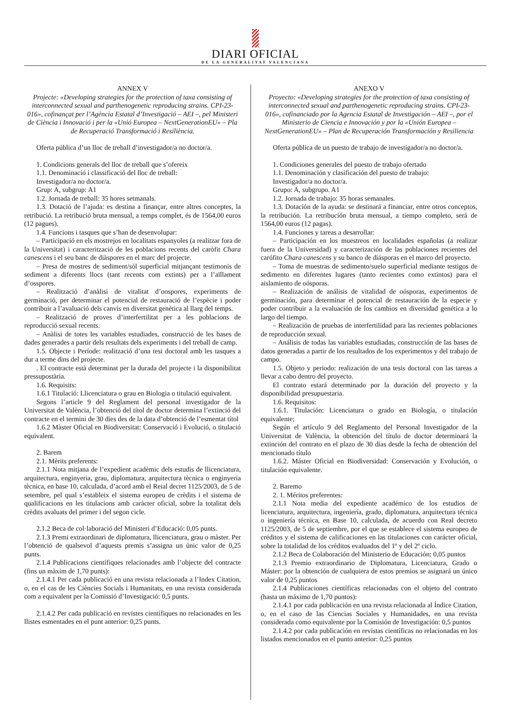DIARI OFICIAL
DE LA GENERALITAT VALENCIANA
ANNEX V
Projecte: «Developing strategies for the protection of taxa consisting of interconnected sexual and parthenogenetic reproducing strains. CPI-23-016», cofinançat per l’Agència Estatal d’Investigació – AEI –, pel Ministeri de Ciència i Innovació i per la «Unió Europea – NextGenerationEU» – Pla de Recuperació Transformació i Resiliència.
Oferta pública d’un lloc de treball d’investigador/a no doctor/a.
1. Condicions generals del lloc de treball que s’ofereix
1.1. Denominació i classificació del lloc de treball:
Investigador/a no doctor/a.
Grup: A, subgrup: A1
1.2. Jornada de treball: 35 hores setmanals.
1.3. Dotació de l’ajuda: es destina a finançar, entre altres conceptes, la retribució. La retribució bruta mensual, a temps complet, és de 1564,00 euros (12 pagues).
1.4. Funcions i tasques que s’han de desenvolupar:
– Participació en els mostrejos en localitats espanyoles (a realitzar fora de la Universitat) i caracterització de les poblacions recents del caròfit Chara canescens i el seu banc de diàspores en el marc del projecte.
– Presa de mostres de sediment/sòl superficial mitjançant testimonis de sediment a diferents llocs (tant recents com extints) per a l’aïllament d’osspores.
– Realització d’anàlisi de vitalitat d’oospores, experiments de germinació, per determinar el potencial de restauració de l’espècie i poder contribuir a l’avaluació dels canvis en diversitat genètica al llarg del temps.
– Realització de proves d’interfertilitat per a les poblacions de reproducció sexual recents.
– Anàlisi de totes les variables estudiades, construcció de les bases de dades generades a partir dels resultats dels experiments i del treball de camp.
1.5. Objecte i Període: realització d’una tesi doctoral amb les tasques a dur a terme dins del projecte.
. El contracte està determinat per la durada del projecte i la disponibilitat pressupostària.
1.6. Requisits:
1.6.1 Titulació: Llicenciatura o grau en Biologia o titulació equivalent.
Segons l’article 9 del Reglament del personal investigador de la Universitat de València, l’obtenció del títol de doctor determina l’extinció del contracte en el termini de 30 dies des de la data d’obtenció de l’esmentat títol
1.6.2 Màster Oficial en Biodiversitat: Conservació i Evolució, o titulació equivalent.
2. Barem
2.1. Mèrits preferents:
2.1.1 Nota mitjana de l’expedient acadèmic dels estudis de llicenciatura, arquitectura, enginyeria, grau, diplomatura, arquitectura tècnica o enginyeria tècnica, en base 10, calculada, d’acord amb el Reial decret 1125/2003, de 5 de setembre, pel qual s’estableix el sistema europeu de crèdits i el sistema de qualificacions en les titulacions amb caràcter oficial, sobre la totalitat dels crèdits avaluats del primer i del segon cicle.
2.1.2 Beca de col·laboració del Ministeri d’Educació: 0,05 punts.
2.1.3 Premi extraordinari de diplomatura, llicenciatura, grau o màster. Per l’obtenció de qualsevol d’aquests premis s’assigna un únic valor de 0,25 punts.
2.1.4 Publicacions científiques relacionades amb l’objecte del contracte (fins un màxim de 1,70 punts):
2.1.4.1 Per cada publicació en una revista relacionada a l’Index Citation, o, en el cas de les Ciències Socials i Humanitats, en una revista considerada com a equivalent per la Comissió d’Investigació: 0,5 punts.
2.1.4.2 Per cada publicació en revistes científiques no relacionades en les llistes esmentades en el punt anterior: 0,25 punts.
ANEXO V
Proyecto: «Developing strategies for the protection of taxa consisting of interconnected sexual and parthenogenetic reproducing strains. CPI-23-016», cofinanciado por la Agencia Estatal de Investigación – AEI –, por el Ministerio de Ciencia e Innovación y por la «Unión Europea – NextGenerationEU» – Plan de Recuperación Transformación y Resiliencia
Oferta pública de un puesto de trabajo de investigador/a no doctor/a.
1. Condiciones generales del puesto de trabajo ofertado
1.1. Denominación y clasificación del puesto de trabajo:
Investigador/a no doctor/a.
Grupo: A, subgrupo. A1
1.2. Jornada de trabajo: 35 horas semanales.
1.3. Dotación de la ayuda: se destinará a financiar, entre otros conceptos, la retribución. La retribución bruta mensual, a tiempo completo, será de 1564,00 euros (12 pagas).
1.4. Funciones y tareas a desarrollar:
– Participación en los muestreos en localidades españolas (a realizar fuera de la Universidad) y caracterización de las poblaciones recientes del carófito Chara canescens y su banco de diásporas en el marco del proyecto.
– Toma de muestras de sedimento/suelo superficial mediante testigos de sedimento en diferentes lugares (tanto recientes como extintos) para el aislamiento de oósporas.
– Realización de análisis de vitalidad de oósporas, experimentos de germinación, para determinar el potencial de restauración de la especie y poder contribuir a la evaluación de los cambios en diversidad genética a lo largo del tiempo.
– Realización de pruebas de interfertilidad para las recientes poblaciones de reproducción sexual.
– Análisis de todas las variables estudiadas, construcción de las bases de datos generadas a partir de los resultados de los experimentos y del trabajo de campo.
1.5. Objeto y periodo: realización de una tesis doctoral con las tareas a llevar a cabo dentro del proyecto.
El contrato estará determinado por la duración del proyecto y la disponibilidad presupuestaria.
1.6. Requisitos:
1.6.1. Titulación: Licenciatura o grado en Biología, o titulación equivalente;
Según el artículo 9 del Reglamento del Personal Investigador de la Universitat de València, la obtención del título de doctor determinará la extinción del contrato en el plazo de 30 días desde la fecha de obtención del mencionado título
1.6.2. Máster Oficial en Biodiversidad: Conservación y Evolución, o titulación equivalente.
2. Baremo
2. 1. Méritos preferentes:
2.1.1 Nota media del expediente académico de los estudios de licenciatura, arquitectura, ingeniería, grado, diplomatura, arquitectura técnica o ingeniería técnica, en Base 10, calculada, de acuerdo con Real decreto 1125/2003, de 5 de septiembre, por el que se establece el sistema europeo de créditos y el sistema de calificaciones en las titulaciones con carácter oficial, sobre la totalidad de los créditos evaluados del 1º y del 2º ciclo.
2.1.2 Beca de Colaboración del Ministerio de Educación: 0,05 puntos
2.1.3 Premio extraordinario de Diplomatura, Licenciatura, Grado o Máster: por la obtención de cualquiera de estos premios se asignará un único valor de 0,25 puntos
2.1.4 Publicaciones científicas relacionadas con el objeto del contrato (hasta un máximo de 1,70 puntos):
2.1.4.1 por cada publicación en una revista relacionada al Índice Citation, o, en el caso de las Ciencias Sociales y Humanidades, en una revista considerada como equivalente por la Comisión de Investigación: 0,5 puntos
2.1.4.2 por cada publicación en revistas científicas no relacionadas en los listados mencionados en el punto anterior: 0,25 puntos